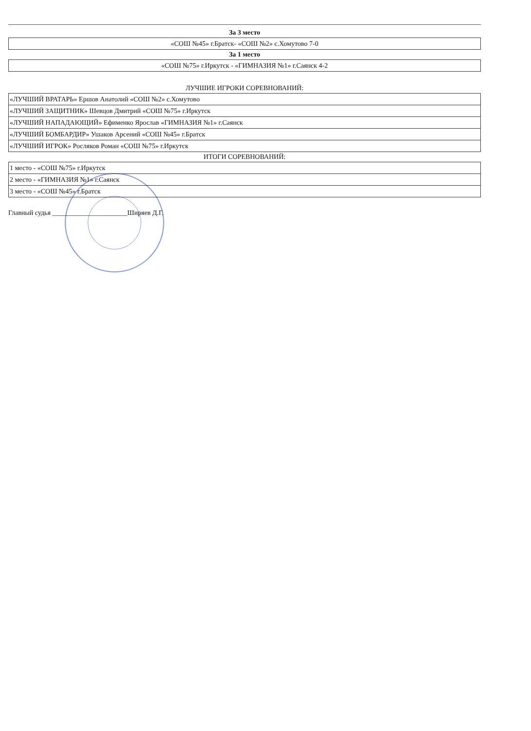За 3 место
| «СОШ №45» г.Братск- «СОШ №2» с.Хомутово 7-0 |
За 1 место
| «СОШ №75» г.Иркутск - «ГИМНАЗИЯ №1» г.Саянск 4-2 |
ЛУЧШИЕ ИГРОКИ СОРЕВНОВАНИЙ:
| «ЛУЧШИЙ ВРАТАРЬ» Ершов Анатолий «СОШ №2» с.Хомутово |
| «ЛУЧШИЙ ЗАЩИТНИК» Шевцов Дмитрий «СОШ №75» г.Иркутск |
| «ЛУЧШИЙ НАПАДАЮЩИЙ» Ефименко Ярослав «ГИМНАЗИЯ №1» г.Саянск |
| «ЛУЧШИЙ БОМБАРДИР» Ушаков Арсений «СОШ №45» г.Братск |
| «ЛУЧШИЙ ИГРОК» Росляков Роман «СОШ №75» г.Иркутск |
ИТОГИ СОРЕВНОВАНИЙ:
| 1 место - «СОШ №75» г.Иркутск |
| 2 место - «ГИМНАЗИЯ №1» г.Саянск |
| 3 место - «СОШ №45» г.Братск |
Главный судья ______________________Ширяев Д.Г.